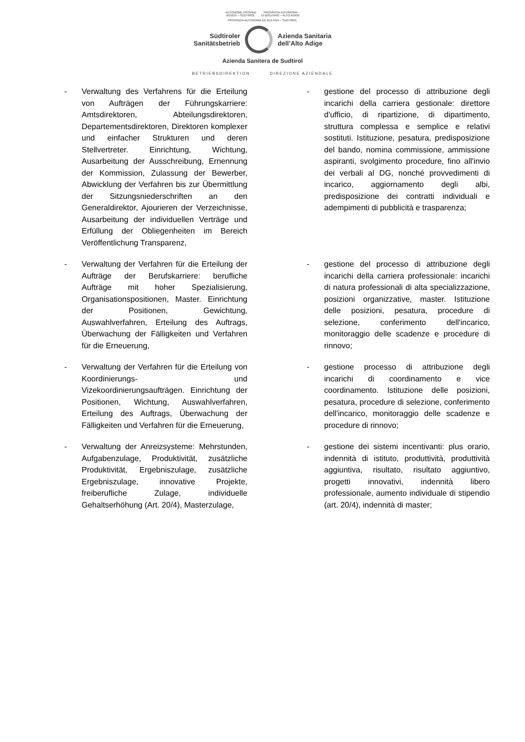AUTONOME PROVINZ
BOZEN – SÜDTIROL PROVINCIA AUTONOMA
DI BOLZANO – ALTO ADIGE
PROVINZIA AUTONOMA DE BULSAN – SUDTIROL
Südtiroler
Sanitätsbetrieb
Azienda Sanitaria
dell’Alto Adige
Azienda Sanitera de Sudtirol
BETRIEBSDIREKTION DIREZIONE AZIENDALE
- Verwaltung des Verfahrens für die Erteilung von Aufträgen der Führungskarriere: Amtsdirektoren, Abteilungsdirektoren, Departementsdirektoren, Direktoren komplexer und einfacher Strukturen und deren Stellvertreter. Einrichtung, Wichtung, Ausarbeitung der Ausschreibung, Ernennung der Kommission, Zulassung der Bewerber, Abwicklung der Verfahren bis zur Übermittlung der Sitzungsniederschriften an den Generaldirektor, Ajourieren der Verzeichnisse, Ausarbeitung der individuellen Verträge und Erfüllung der Obliegenheiten im Bereich Veröffentlichung Transparenz,
- gestione del processo di attribuzione degli incarichi della carriera gestionale: direttore d'ufficio, di ripartizione, di dipartimento, struttura complessa e semplice e relativi sostituti. Istituzione, pesatura, predisposizione del bando, nomina commissione, ammissione aspiranti, svolgimento procedure, fino all'invio dei verbali al DG, nonché provvedimenti di incarico, aggiornamento degli albi, predisposizione dei contratti individuali e adempimenti di pubblicità e trasparenza;
- Verwaltung der Verfahren für die Erteilung der Aufträge der Berufskarriere: berufliche Aufträge mit hoher Spezialisierung, Organisationspositionen, Master. Einrichtung der Positionen, Gewichtung, Auswahlverfahren, Erteilung des Auftrags, Überwachung der Fälligkeiten und Verfahren für die Erneuerung,
- gestione del processo di attribuzione degli incarichi della carriera professionale: incarichi di natura professionali di alta specializzazione, posizioni organizzative, master. Istituzione delle posizioni, pesatura, procedure di selezione, conferimento dell'incarico, monitoraggio delle scadenze e procedure di rinnovo;
- Verwaltung der Verfahren für die Erteilung von Koordinierungs- und Vizekoordinierungsaufträgen. Einrichtung der Positionen, Wichtung, Auswahlverfahren, Erteilung des Auftrags, Überwachung der Fälligkeiten und Verfahren für die Erneuerung,
- gestione processo di attribuzione degli incarichi di coordinamento e vice coordinamento. Istituzione delle posizioni, pesatura, procedure di selezione, conferimento dell'incarico, monitoraggio delle scadenze e procedure di rinnovo;
- Verwaltung der Anreizsysteme: Mehrstunden, Aufgabenzulage, Produktivität, zusätzliche Produktivität, Ergebniszulage, zusätzliche Ergebniszulage, innovative Projekte, freiberufliche Zulage, individuelle Gehaltserhöhung (Art. 20/4), Masterzulage,
- gestione dei sistemi incentivanti: plus orario, indennità di istituto, produttività, produttività aggiuntiva, risultato, risultato aggiuntivo, progetti innovativi, indennità libero professionale, aumento individuale di stipendio (art. 20/4), indennità di master;